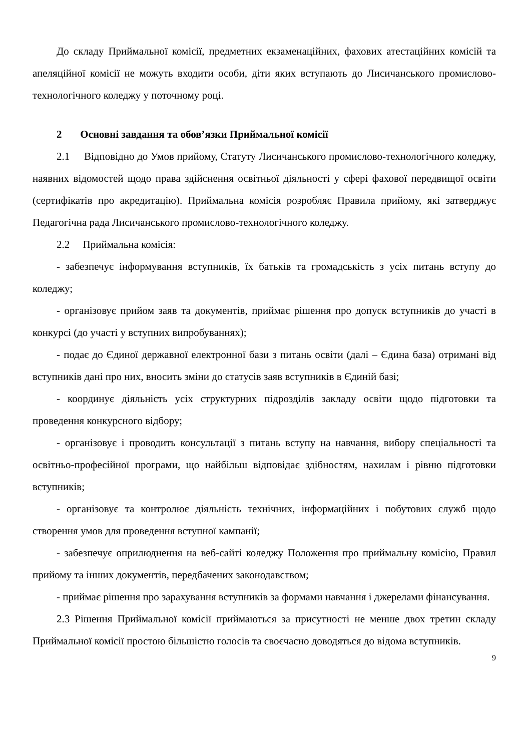До складу Приймальної комісії, предметних екзаменаційних, фахових атестаційних комісій та апеляційної комісії не можуть входити особи, діти яких вступають до Лисичанського промислово-технологічного коледжу у поточному році.
2 Основні завдання та обов’язки Приймальної комісії
2.1 Відповідно до Умов прийому, Статуту Лисичанського промислово-технологічного коледжу, наявних відомостей щодо права здійснення освітньої діяльності у сфері фахової передвищої освіти (сертифікатів про акредитацію). Приймальна комісія розробляє Правила прийому, які затверджує Педагогічна рада Лисичанського промислово-технологічного коледжу.
2.2 Приймальна комісія:
- забезпечує інформування вступників, їх батьків та громадськість з усіх питань вступу до коледжу;
- організовує прийом заяв та документів, приймає рішення про допуск вступників до участі в конкурсі (до участі у вступних випробуваннях);
- подає до Єдиної державної електронної бази з питань освіти (далі – Єдина база) отримані від вступників дані про них, вносить зміни до статусів заяв вступників в Єдиній базі;
- координує діяльність усіх структурних підрозділів закладу освіти щодо підготовки та проведення конкурсного відбору;
- організовує і проводить консультації з питань вступу на навчання, вибору спеціальності та освітньо-професійної програми, що найбільш відповідає здібностям, нахилам і рівню підготовки вступників;
- організовує та контролює діяльність технічних, інформаційних і побутових служб щодо створення умов для проведення вступної кампанії;
- забезпечує оприлюднення на веб-сайті коледжу Положення про приймальну комісію, Правил прийому та інших документів, передбачених законодавством;
- приймає рішення про зарахування вступників за формами навчання і джерелами фінансування.
2.3 Рішення Приймальної комісії приймаються за присутності не менше двох третин складу Приймальної комісії простою більшістю голосів та своєчасно доводяться до відома вступників.
9